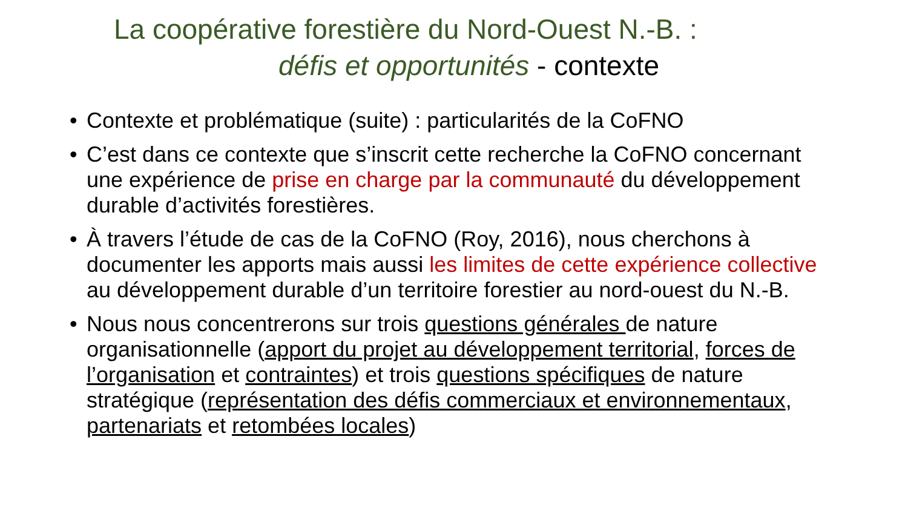La coopérative forestière du Nord-Ouest N.-B. :
défis et opportunités - contexte
• Contexte et problématique (suite) : particularités de la CoFNO
• C’est dans ce contexte que s’inscrit cette recherche la CoFNO concernant une expérience de prise en charge par la communauté du développement durable d’activités forestières.
• À travers l’étude de cas de la CoFNO (Roy, 2016), nous cherchons à documenter les apports mais aussi les limites de cette expérience collective au développement durable d’un territoire forestier au nord-ouest du N.-B.
• Nous nous concentrerons sur trois questions générales de nature organisationnelle (apport du projet au développement territorial, forces de l’organisation et contraintes) et trois questions spécifiques de nature stratégique (représentation des défis commerciaux et environnementaux, partenariats et retombées locales)